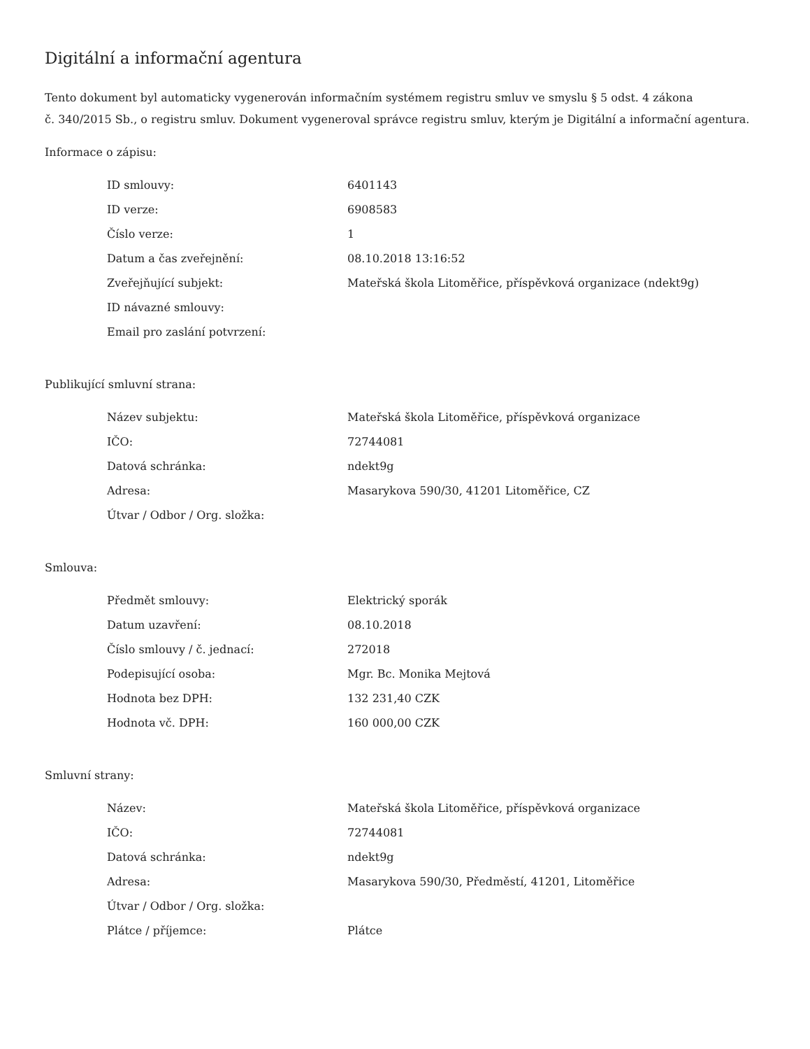Digitální a informační agentura
Tento dokument byl automaticky vygenerován informačním systémem registru smluv ve smyslu § 5 odst. 4 zákona
č. 340/2015 Sb., o registru smluv. Dokument vygeneroval správce registru smluv, kterým je Digitální a informační agentura.
Informace o zápisu:
| ID smlouvy: | 6401143 |
| ID verze: | 6908583 |
| Číslo verze: | 1 |
| Datum a čas zveřejnění: | 08.10.2018 13:16:52 |
| Zveřejňující subjekt: | Mateřská škola Litoměřice, příspěvková organizace (ndekt9g) |
| ID návazné smlouvy: | |
| Email pro zaslání potvrzení: | |
Publikující smluvní strana:
| Název subjektu: | Mateřská škola Litoměřice, příspěvková organizace |
| IČO: | 72744081 |
| Datová schránka: | ndekt9g |
| Adresa: | Masarykova 590/30, 41201 Litoměřice, CZ |
| Útvar / Odbor / Org. složka: | |
Smlouva:
| Předmět smlouvy: | Elektrický sporák |
| Datum uzavření: | 08.10.2018 |
| Číslo smlouvy / č. jednací: | 272018 |
| Podepisující osoba: | Mgr. Bc. Monika Mejtová |
| Hodnota bez DPH: | 132 231,40 CZK |
| Hodnota vč. DPH: | 160 000,00 CZK |
Smluvní strany:
| Název: | Mateřská škola Litoměřice, příspěvková organizace |
| IČO: | 72744081 |
| Datová schránka: | ndekt9g |
| Adresa: | Masarykova 590/30, Předměstí, 41201, Litoměřice |
| Útvar / Odbor / Org. složka: | |
| Plátce / příjemce: | Plátce |